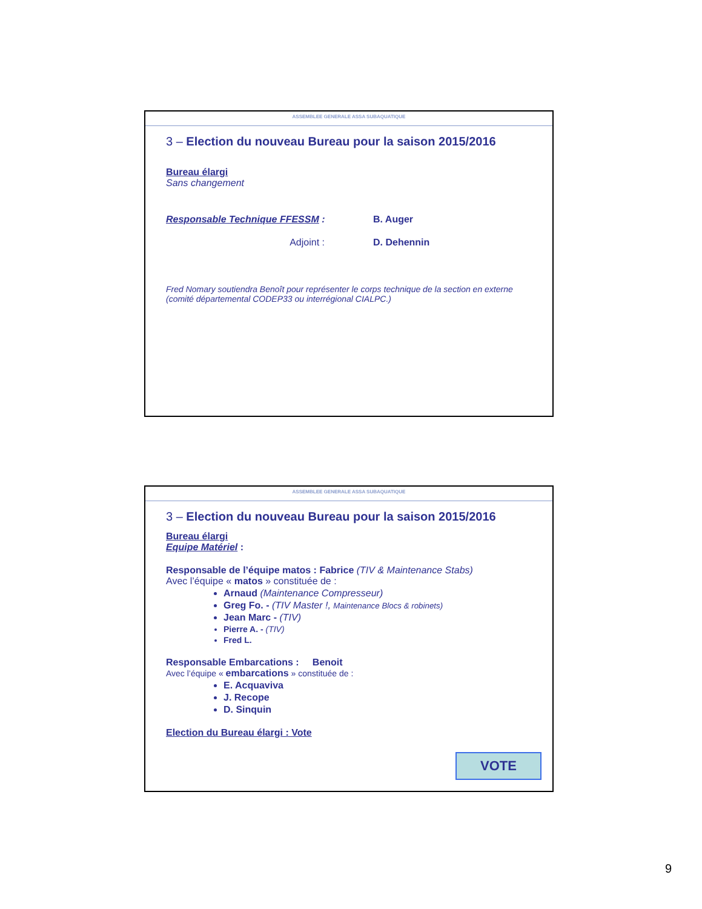ASSEMBLEE GENERALE ASSA SUBAQUATIQUE
3 – Election du nouveau Bureau pour la saison 2015/2016
Bureau élargi
Sans changement
Responsable Technique FFESSM : B. Auger
Adjoint : D. Dehennin
Fred Nomary soutiendra Benoît pour représenter le corps technique de la section en externe (comité départemental CODEP33 ou interrégional CIALPC.)
ASSEMBLEE GENERALE ASSA SUBAQUATIQUE
3 – Election du nouveau Bureau pour la saison 2015/2016
Bureau élargi
Equipe Matériel :
Responsable de l’équipe matos : Fabrice (TIV & Maintenance Stabs)
Avec l’équipe « matos » constituée de :
Arnaud (Maintenance Compresseur)
Greg Fo. - (TIV Master !, Maintenance Blocs & robinets)
Jean Marc - (TIV)
Pierre A. - (TIV)
Fred L.
Responsable Embarcations : Benoit
Avec l’équipe « embarcations » constituée de :
E. Acquaviva
J. Recope
D. Sinquin
Election du Bureau élargi : Vote
VOTE
9